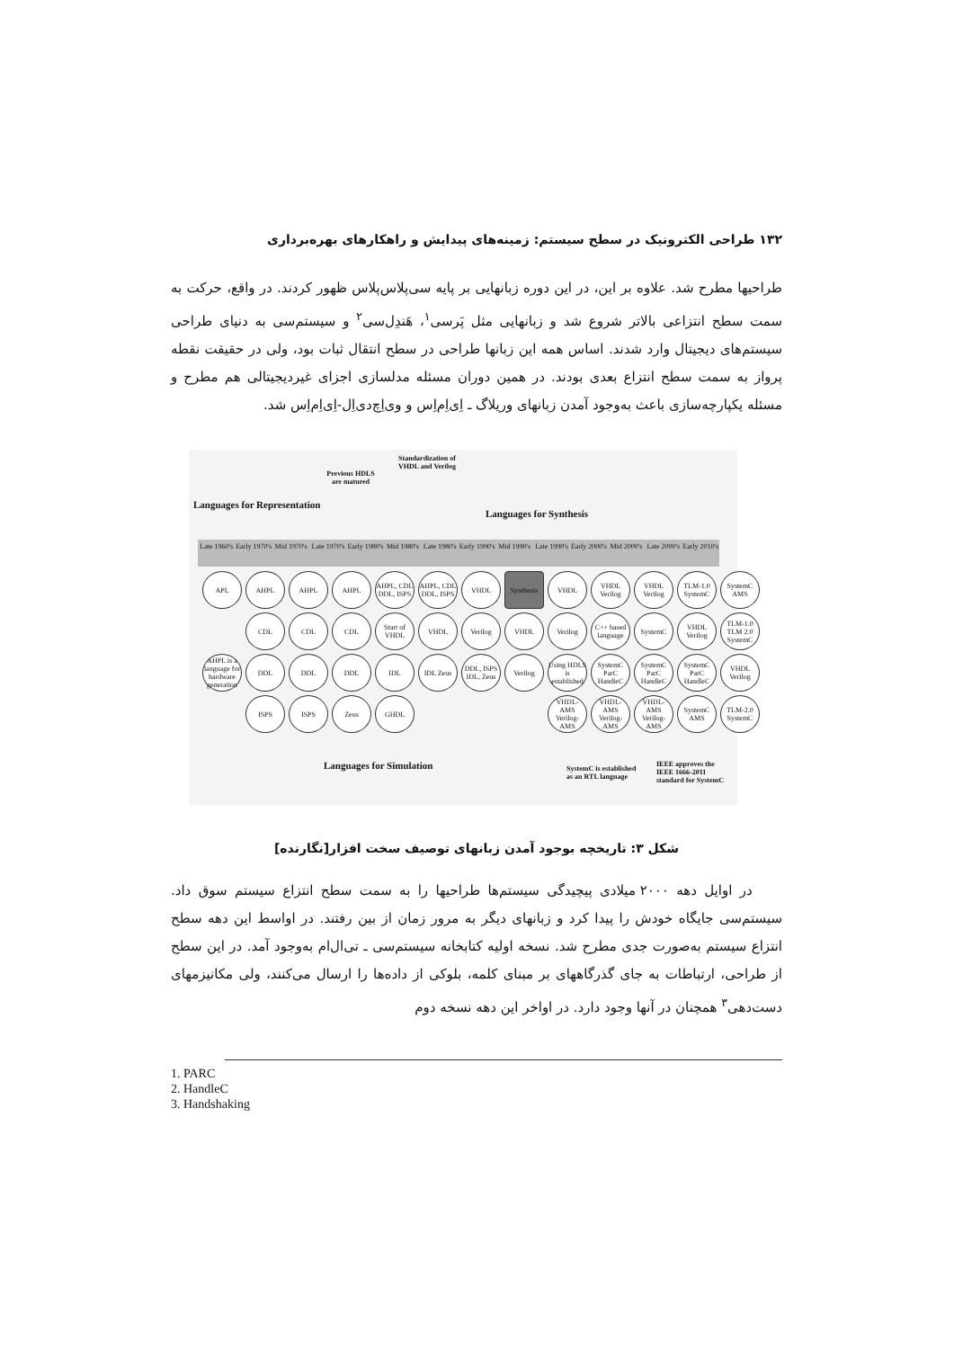۱۳۲ طراحی الکترونیک در سطح سیستم: زمینه‌های پیدایش و راهکارهای بهره‌برداری
طراحیها مطرح شد. علاوه بر این، در این دوره زبانهایی بر پایه سی‌پلاس‌پلاس ظهور کردند. در واقع، حرکت به سمت سطح انتزاعی بالاتر شروع شد و زبانهایی مثل پَرسی<sup>۱</sup>، هَندِل‌سی<sup>۲</sup> و سیستم‌سی به دنیای طراحی سیستم‌های دیجیتال وارد شدند. اساس همه این زبانها طراحی در سطح انتقال ثبات بود، ولی در حقیقت نقطه پرواز به سمت سطح انتزاع بعدی بودند. در همین دوران مسئله مدلسازی اجزای غیردیجیتالی هم مطرح و مسئله یکپارچه‌سازی باعث به‌وجود آمدن زبانهای وریلاگ ـ اِی‌اِم‌اِس و وی‌اِچ‌دی‌اِل-اِی‌اِم‌اِس شد.
Languages for Representation
Previous HDLS are matured
Standardization of VHDL and Verilog
Languages for Synthesis
Late 1960's Early 1970's Mid 1970's Late 1970's Early 1980's Mid 1980's Late 1980's Early 1990's Mid 1990's Late 1990's Early 2000's Mid 2000's Late 2000's Early 2010's
APL
AHPL
AHPL
AHPL
AHPL, CDL DDL, ISPS
AHPL, CDL DDL, ISPS
VHDL
Synthesis
VHDL
VHDL Verilog
VHDL Verilog
TLM-1.0 SystemC
SystemC AMS
CDL
CDL
CDL
Start of VHDL
VHDL
Verilog
VHDL
Verilog
C++ based language
SystemC
VHDL Verilog
TLM-1.0 TLM 2.0 SystemC
AHPL is a language for hardware generation
DDL
DDL
DDL
IDL
IDL Zeus
DDL, ISPS IDL, Zeus
Verilog
Using HDLS is established
SystemC ParC HandleC
SystemC ParC HandleC
SystemC ParC HandleC
VHDL Verilog
ISPS
ISPS
Zeus
GHDL
VHDL-AMS Verilog-AMS
VHDL-AMS Verilog-AMS
VHDL-AMS Verilog-AMS
SystemC AMS
TLM-2.0 SystemC
Languages for Simulation
SystemC is established as an RTL language
IEEE approves the IEEE 1666-2011 standard for SystemC
شکل ۳: تاریخچه بوجود آمدن زبانهای توصیف سخت افزار[نگارنده]
در اوایل دهه ۲۰۰۰ میلادی پیچیدگی سیستم‌ها طراحیها را به سمت سطح انتزاع سیستم سوق داد. سیستم‌سی جایگاه خودش را پیدا کرد و زبانهای دیگر به مرور زمان از بین رفتند. در اواسط این دهه سطح انتزاع سیستم به‌صورت جدی مطرح شد. نسخه اولیه کتابخانه سیستم‌سی ـ تی‌ال‌ام به‌وجود آمد. در این سطح از طراحی، ارتباطات به جای گذرگاههای بر مبنای کلمه، بلوکی از داده‌ها را ارسال می‌کنند، ولی مکانیزمهای دست‌دهی<sup>۳</sup> همچنان در آنها وجود دارد. در اواخر این دهه نسخه دوم
1. PARC
2. HandleC
3. Handshaking